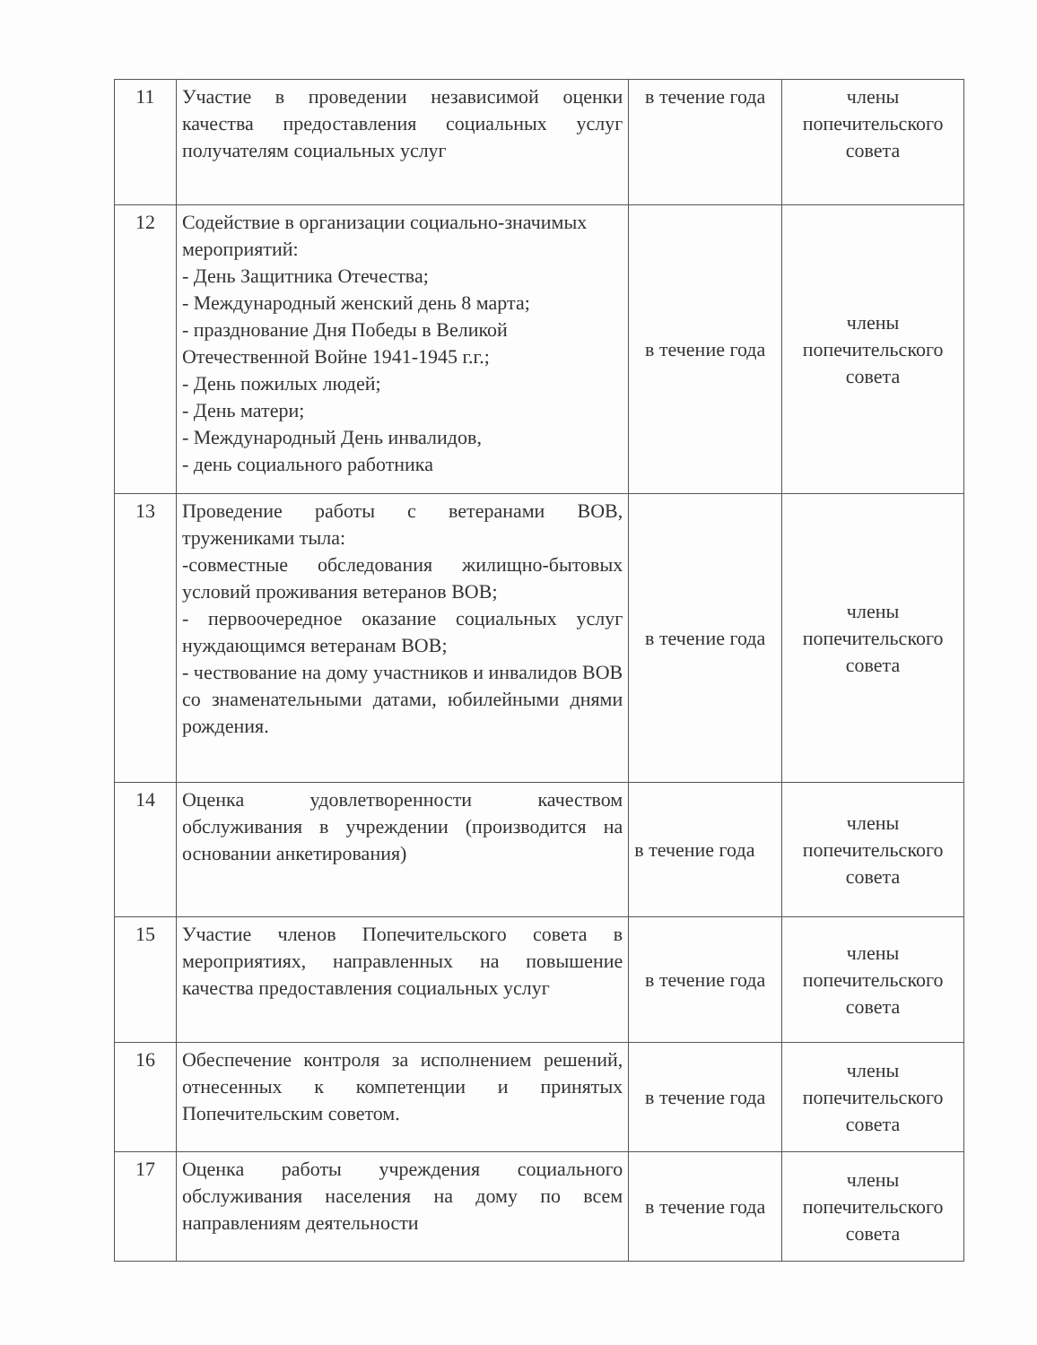| 11 | Участие в проведении независимой оценки качества предоставления социальных услуг получателям социальных услуг | в течение года | члены попечительского совета |
| 12 | Содействие в организации социально-значимых мероприятий: - День Защитника Отечества; - Международный женский день 8 марта; - празднование Дня Победы в Великой Отечественной Войне 1941-1945 г.г.; - День пожилых людей; - День матери; - Международный День инвалидов, - день социального работника | в течение года | члены попечительского совета |
| 13 | Проведение работы с ветеранами ВОВ, тружениками тыла: -совместные обследования жилищно-бытовых условий проживания ветеранов ВОВ; - первоочередное оказание социальных услуг нуждающимся ветеранам ВОВ; - чествование на дому участников и инвалидов ВОВ со знаменательными датами, юбилейными днями рождения. | в течение года | члены попечительского совета |
| 14 | Оценка удовлетворенности качеством обслуживания в учреждении (производится на основании анкетирования) | в течение года | члены попечительского совета |
| 15 | Участие членов Попечительского совета в мероприятиях, направленных на повышение качества предоставления социальных услуг | в течение года | члены попечительского совета |
| 16 | Обеспечение контроля за исполнением решений, отнесенных к компетенции и принятых Попечительским советом. | в течение года | члены попечительского совета |
| 17 | Оценка работы учреждения социального обслуживания населения на дому по всем направлениям деятельности | в течение года | члены попечительского совета |